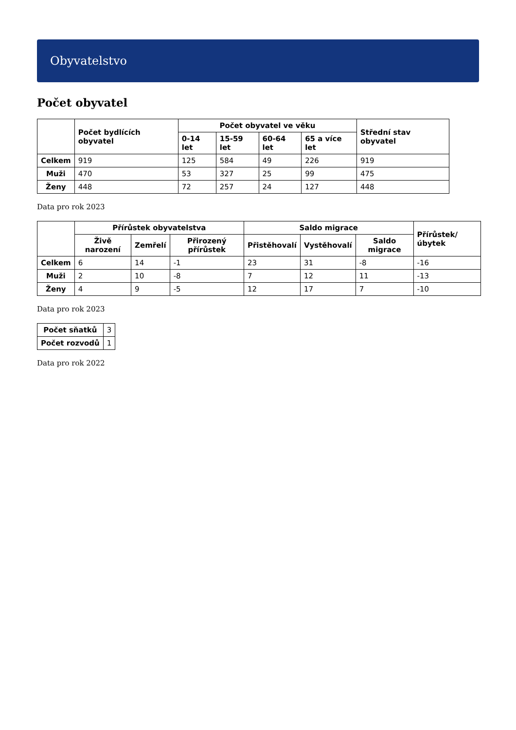Obyvatelstvo
Počet obyvatel
| | Počet bydlících obyvatel | Počet obyvatel ve věku | | | | Střední stav obyvatel |
| --- | --- | --- | --- | --- | --- | --- |
| | | 0-14 let | 15-59 let | 60-64 let | 65 a více let | |
| Celkem | 919 | 125 | 584 | 49 | 226 | 919 |
| Muži | 470 | 53 | 327 | 25 | 99 | 475 |
| Ženy | 448 | 72 | 257 | 24 | 127 | 448 |
Data pro rok 2023
| | Přírůstek obyvatelstva | | | Saldo migrace | | | Přírůstek/úbytek |
| --- | --- | --- | --- | --- | --- | --- | --- |
| | Živě narození | Zemřelí | Přirozený přírůstek | Přistěhovalí | Vystěhovalí | Saldo migrace | |
| Celkem | 6 | 14 | -1 | 23 | 31 | -8 | -16 |
| Muži | 2 | 10 | -8 | 7 | 12 | 11 | -13 |
| Ženy | 4 | 9 | -5 | 12 | 17 | 7 | -10 |
Data pro rok 2023
| Počet sňatků | 3 |
| Počet rozvodů | 1 |
Data pro rok 2022